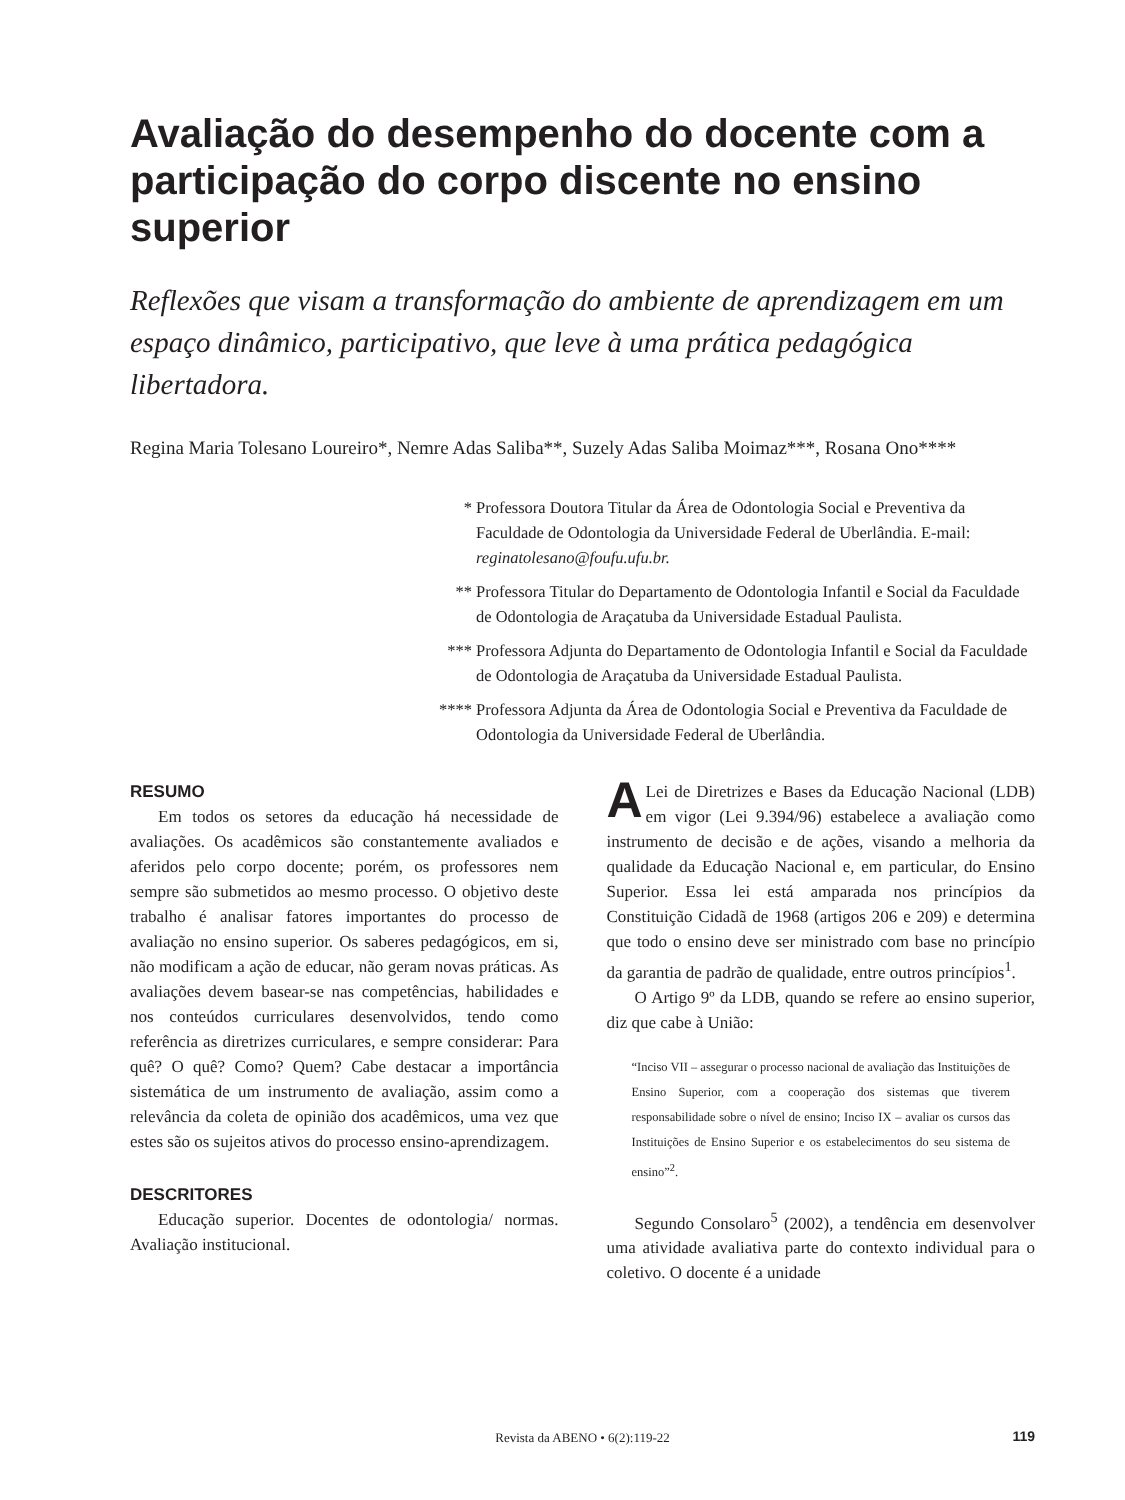Avaliação do desempenho do docente com a participação do corpo discente no ensino superior
Reflexões que visam a transformação do ambiente de aprendizagem em um espaço dinâmico, participativo, que leve à uma prática pedagógica libertadora.
Regina Maria Tolesano Loureiro*, Nemre Adas Saliba**, Suzely Adas Saliba Moimaz***, Rosana Ono****
* Professora Doutora Titular da Área de Odontologia Social e Preventiva da Faculdade de Odontologia da Universidade Federal de Uberlândia. E-mail: reginatolesano@foufu.ufu.br.
** Professora Titular do Departamento de Odontologia Infantil e Social da Faculdade de Odontologia de Araçatuba da Universidade Estadual Paulista.
*** Professora Adjunta do Departamento de Odontologia Infantil e Social da Faculdade de Odontologia de Araçatuba da Universidade Estadual Paulista.
**** Professora Adjunta da Área de Odontologia Social e Preventiva da Faculdade de Odontologia da Universidade Federal de Uberlândia.
RESUMO
Em todos os setores da educação há necessidade de avaliações. Os acadêmicos são constantemente avaliados e aferidos pelo corpo docente; porém, os professores nem sempre são submetidos ao mesmo processo. O objetivo deste trabalho é analisar fatores importantes do processo de avaliação no ensino superior. Os saberes pedagógicos, em si, não modificam a ação de educar, não geram novas práticas. As avaliações devem basear-se nas competências, habilidades e nos conteúdos curriculares desenvolvidos, tendo como referência as diretrizes curriculares, e sempre considerar: Para quê? O quê? Como? Quem? Cabe destacar a importância sistemática de um instrumento de avaliação, assim como a relevância da coleta de opinião dos acadêmicos, uma vez que estes são os sujeitos ativos do processo ensino-aprendizagem.
DESCRITORES
Educação superior. Docentes de odontologia/ normas. Avaliação institucional.
ALei de Diretrizes e Bases da Educação Nacional (LDB) em vigor (Lei 9.394/96) estabelece a avaliação como instrumento de decisão e de ações, visando a melhoria da qualidade da Educação Nacional e, em particular, do Ensino Superior. Essa lei está amparada nos princípios da Constituição Cidadã de 1968 (artigos 206 e 209) e determina que todo o ensino deve ser ministrado com base no princípio da garantia de padrão de qualidade, entre outros princípios<sup>1</sup>.
O Artigo 9º da LDB, quando se refere ao ensino superior, diz que cabe à União:
“Inciso VII – assegurar o processo nacional de avaliação das Instituições de Ensino Superior, com a cooperação dos sistemas que tiverem responsabilidade sobre o nível de ensino; Inciso IX – avaliar os cursos das Instituições de Ensino Superior e os estabelecimentos do seu sistema de ensino”<sup>2</sup>.
Segundo Consolaro<sup>5</sup> (2002), a tendência em desenvolver uma atividade avaliativa parte do contexto individual para o coletivo. O docente é a unidade
Revista da ABENO • 6(2):119-22 119